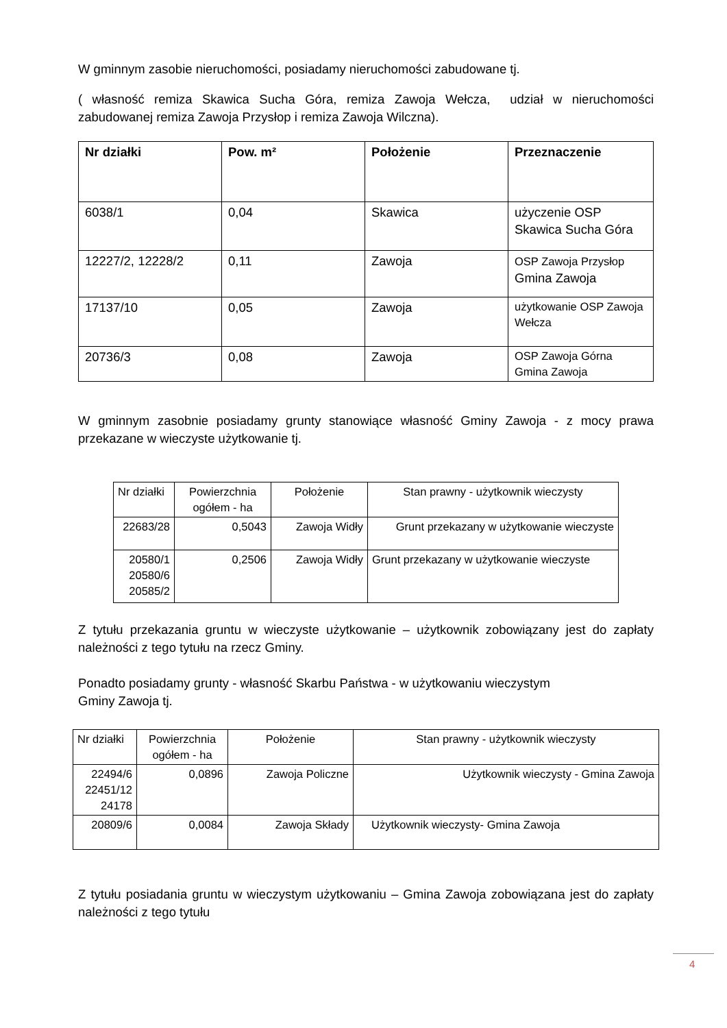W gminnym zasobie nieruchomości, posiadamy nieruchomości zabudowane tj.
( własność remiza Skawica Sucha Góra, remiza Zawoja Wełcza, udział w nieruchomości zabudowanej remiza Zawoja Przysłop i remiza Zawoja Wilczna).
| Nr działki | Pow. m² | Położenie | Przeznaczenie |
| --- | --- | --- | --- |
| 6038/1 | 0,04 | Skawica | użyczenie OSP Skawica Sucha Góra |
| 12227/2, 12228/2 | 0,11 | Zawoja | OSP Zawoja Przysłop Gmina Zawoja |
| 17137/10 | 0,05 | Zawoja | użytkowanie OSP Zawoja Wełcza |
| 20736/3 | 0,08 | Zawoja | OSP Zawoja Górna Gmina Zawoja |
W gminnym zasobnie posiadamy grunty stanowiące własność Gminy Zawoja - z mocy prawa przekazane w wieczyste użytkowanie tj.
| Nr działki | Powierzchnia ogółem - ha | Położenie | Stan prawny - użytkownik wieczysty |
| 22683/28 | 0,5043 | Zawoja Widły | Grunt przekazany w użytkowanie wieczyste |
| 20580/1 20580/6 20585/2 | 0,2506 | Zawoja Widły | Grunt przekazany w użytkowanie wieczyste |
Z tytułu przekazania gruntu w wieczyste użytkowanie – użytkownik zobowiązany jest do zapłaty należności z tego tytułu na rzecz Gminy.
Ponadto posiadamy grunty - własność Skarbu Państwa - w użytkowaniu wieczystym
Gminy Zawoja tj.
| Nr działki | Powierzchnia ogółem - ha | Położenie | Stan prawny - użytkownik wieczysty |
| 22494/6 22451/12 24178 | 0,0896 | Zawoja Policzne | Użytkownik wieczysty - Gmina Zawoja |
| 20809/6 | 0,0084 | Zawoja Składy | Użytkownik wieczysty- Gmina Zawoja |
Z tytułu posiadania gruntu w wieczystym użytkowaniu – Gmina Zawoja zobowiązana jest do zapłaty należności z tego tytułu
4